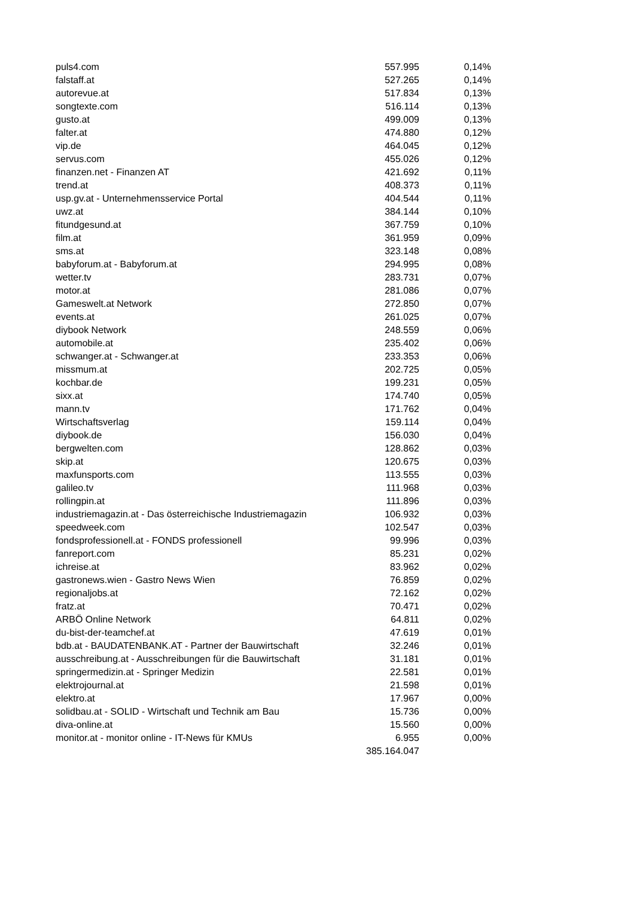| puls4.com | 557.995 | 0,14% |
| falstaff.at | 527.265 | 0,14% |
| autorevue.at | 517.834 | 0,13% |
| songtexte.com | 516.114 | 0,13% |
| gusto.at | 499.009 | 0,13% |
| falter.at | 474.880 | 0,12% |
| vip.de | 464.045 | 0,12% |
| servus.com | 455.026 | 0,12% |
| finanzen.net - Finanzen AT | 421.692 | 0,11% |
| trend.at | 408.373 | 0,11% |
| usp.gv.at - Unternehmensservice Portal | 404.544 | 0,11% |
| uwz.at | 384.144 | 0,10% |
| fitundgesund.at | 367.759 | 0,10% |
| film.at | 361.959 | 0,09% |
| sms.at | 323.148 | 0,08% |
| babyforum.at - Babyforum.at | 294.995 | 0,08% |
| wetter.tv | 283.731 | 0,07% |
| motor.at | 281.086 | 0,07% |
| Gameswelt.at Network | 272.850 | 0,07% |
| events.at | 261.025 | 0,07% |
| diybook Network | 248.559 | 0,06% |
| automobile.at | 235.402 | 0,06% |
| schwanger.at - Schwanger.at | 233.353 | 0,06% |
| missmum.at | 202.725 | 0,05% |
| kochbar.de | 199.231 | 0,05% |
| sixx.at | 174.740 | 0,05% |
| mann.tv | 171.762 | 0,04% |
| Wirtschaftsverlag | 159.114 | 0,04% |
| diybook.de | 156.030 | 0,04% |
| bergwelten.com | 128.862 | 0,03% |
| skip.at | 120.675 | 0,03% |
| maxfunsports.com | 113.555 | 0,03% |
| galileo.tv | 111.968 | 0,03% |
| rollingpin.at | 111.896 | 0,03% |
| industriemagazin.at - Das österreichische Industriemagazin | 106.932 | 0,03% |
| speedweek.com | 102.547 | 0,03% |
| fondsprofessionell.at - FONDS professionell | 99.996 | 0,03% |
| fanreport.com | 85.231 | 0,02% |
| ichreise.at | 83.962 | 0,02% |
| gastronews.wien - Gastro News Wien | 76.859 | 0,02% |
| regionaljobs.at | 72.162 | 0,02% |
| fratz.at | 70.471 | 0,02% |
| ARBÖ Online Network | 64.811 | 0,02% |
| du-bist-der-teamchef.at | 47.619 | 0,01% |
| bdb.at - BAUDATENBANK.AT - Partner der Bauwirtschaft | 32.246 | 0,01% |
| ausschreibung.at - Ausschreibungen für die Bauwirtschaft | 31.181 | 0,01% |
| springermedizin.at - Springer Medizin | 22.581 | 0,01% |
| elektrojournal.at | 21.598 | 0,01% |
| elektro.at | 17.967 | 0,00% |
| solidbau.at - SOLID - Wirtschaft und Technik am Bau | 15.736 | 0,00% |
| diva-online.at | 15.560 | 0,00% |
| monitor.at - monitor online - IT-News für KMUs | 6.955 | 0,00% |
| | 385.164.047 | |